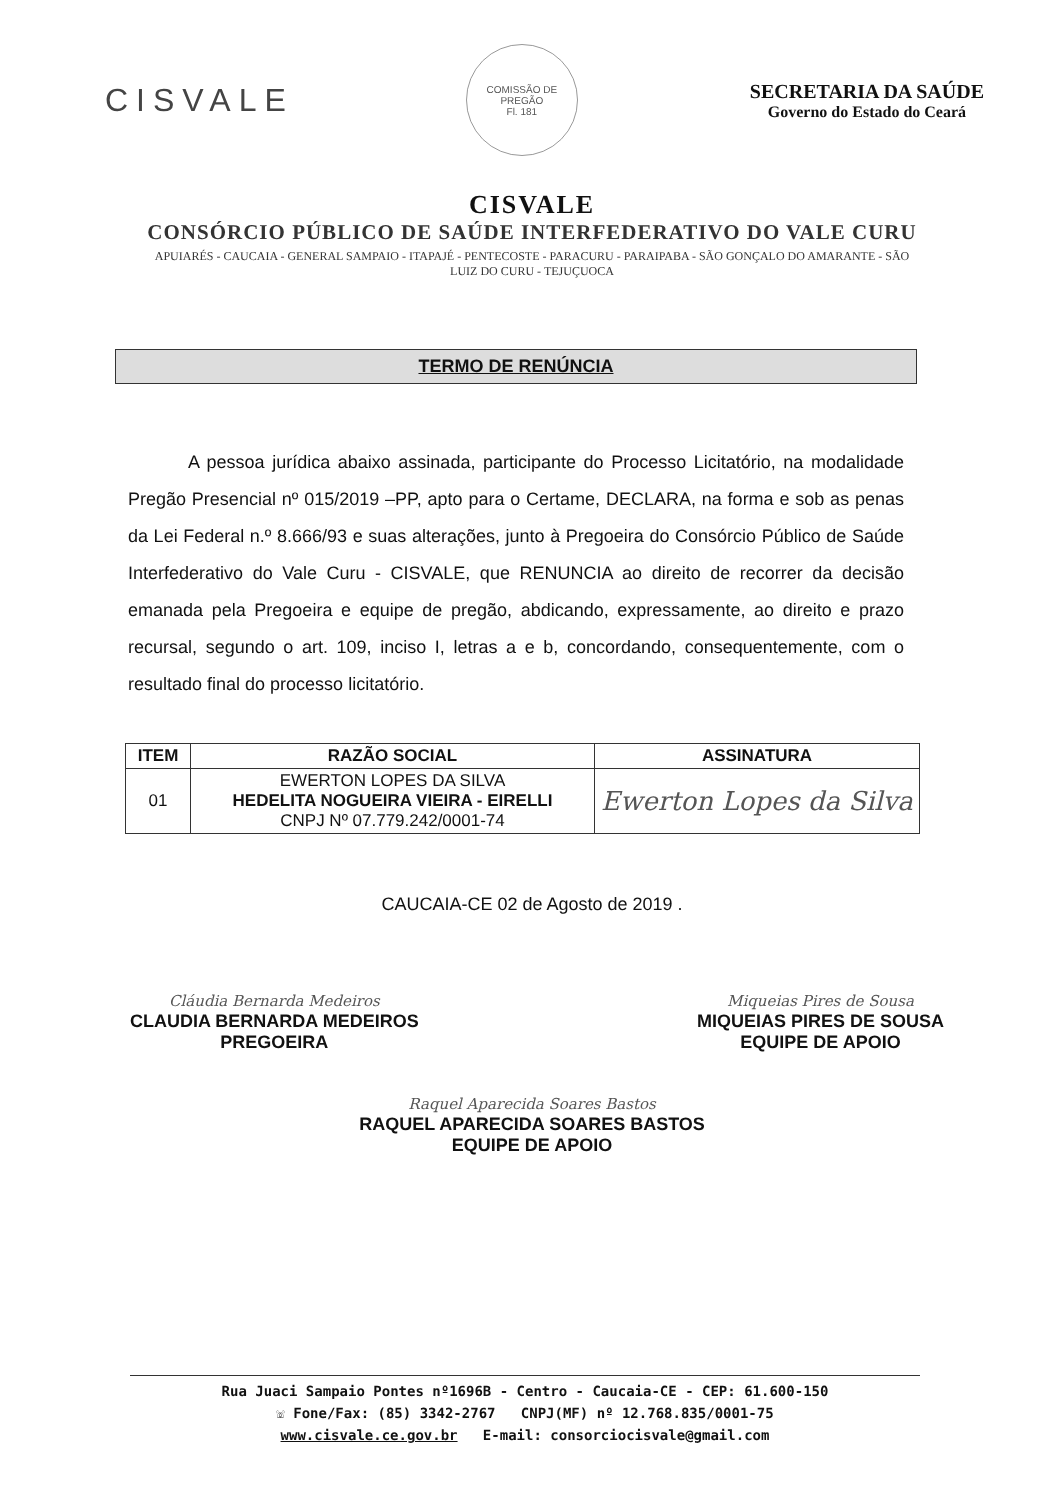CISVALE
COMISSÃO DE PREGÃO
Fl. 181
SECRETARIA DA SAÚDE
Governo do Estado do Ceará
CISVALE
CONSÓRCIO PÚBLICO DE SAÚDE INTERFEDERATIVO DO VALE CURU
APUIARÉS - CAUCAIA - GENERAL SAMPAIO - ITAPAJÉ - PENTECOSTE - PARACURU - PARAIPABA - SÃO GONÇALO DO AMARANTE - SÃO LUIZ DO CURU - TEJUÇUOCA
TERMO DE RENÚNCIA
A pessoa jurídica abaixo assinada, participante do Processo Licitatório, na modalidade Pregão Presencial nº 015/2019 –PP, apto para o Certame, DECLARA, na forma e sob as penas da Lei Federal n.º 8.666/93 e suas alterações, junto à Pregoeira do Consórcio Público de Saúde Interfederativo do Vale Curu - CISVALE, que RENUNCIA ao direito de recorrer da decisão emanada pela Pregoeira e equipe de pregão, abdicando, expressamente, ao direito e prazo recursal, segundo o art. 109, inciso I, letras a e b, concordando, consequentemente, com o resultado final do processo licitatório.
| ITEM | RAZÃO SOCIAL | ASSINATURA |
| --- | --- | --- |
| 01 | EWERTON LOPES DA SILVA HEDELITA NOGUEIRA VIEIRA - EIRELLI CNPJ Nº 07.779.242/0001-74 | Ewerton Lopes da Silva |
CAUCAIA-CE 02 de Agosto de 2019 .
Cláudia Bernarda Medeiros
CLAUDIA BERNARDA MEDEIROS
PREGOEIRA
Miqueias Pires de Sousa
MIQUEIAS PIRES DE SOUSA
EQUIPE DE APOIO
Raquel Aparecida Soares Bastos
RAQUEL APARECIDA SOARES BASTOS
EQUIPE DE APOIO
Rua Juaci Sampaio Pontes nº1696B - Centro - Caucaia-CE - CEP: 61.600-150
☏ Fone/Fax: (85) 3342-2767 CNPJ(MF) nº 12.768.835/0001-75
www.cisvale.ce.gov.br E-mail: consorciocisvale@gmail.com